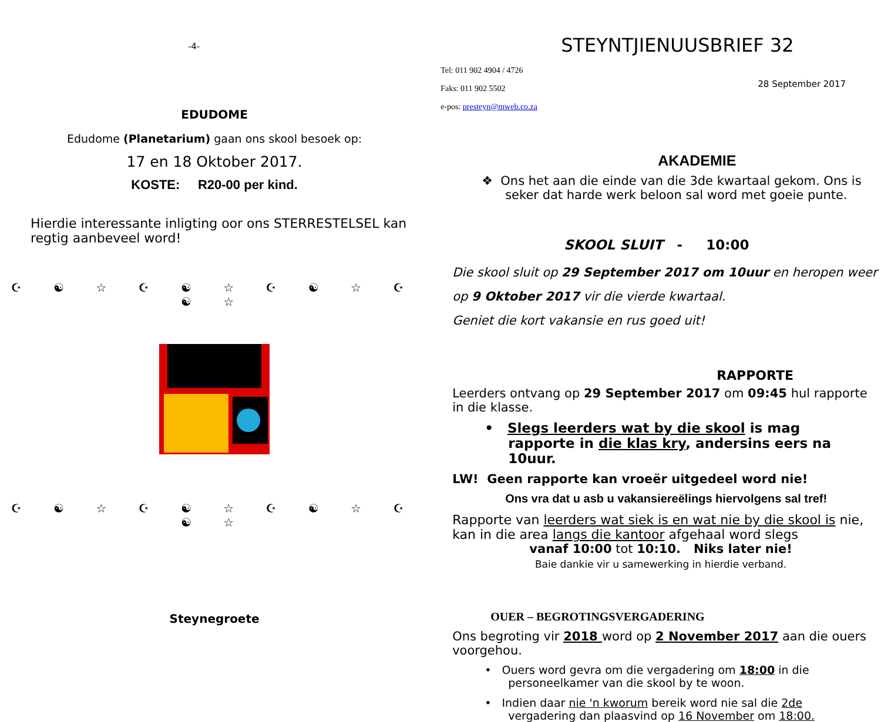-4-
EDUDOME
Edudome (Planetarium) gaan ons skool besoek op:
17 en 18 Oktober 2017.
KOSTE: R20-00 per kind.
Hierdie interessante inligting oor ons STERRESTELSEL kan regtig aanbeveel word!
☪ ☯ ☆ ☪ ☯ ☆ ☪ ☯ ☆ ☪ ☯ ☆
☪ ☯ ☆ ☪ ☯ ☆ ☪ ☯ ☆ ☪ ☯ ☆
Steynegroete
STEYNTJIENUUSBRIEF 32
Tel: 011 902 4904 / 4726
Faks: 011 902 5502
e-pos: presteyn@mweb.co.za
28 September 2017
AKADEMIE
❖ Ons het aan die einde van die 3de kwartaal gekom. Ons is seker dat harde werk beloon sal word met goeie punte.
SKOOL SLUIT - 10:00
Die skool sluit op 29 September 2017 om 10uur en heropen weer op 9 Oktober 2017 vir die vierde kwartaal.
Geniet die kort vakansie en rus goed uit!
RAPPORTE
Leerders ontvang op 29 September 2017 om 09:45 hul rapporte in die klasse.
• Slegs leerders wat by die skool is mag rapporte in die klas kry, andersins eers na 10uur.
LW! Geen rapporte kan vroeër uitgedeel word nie!
Ons vra dat u asb u vakansiereëlings hiervolgens sal tref!
Rapporte van leerders wat siek is en wat nie by die skool is nie, kan in die area langs die kantoor afgehaal word slegs
vanaf 10:00 tot 10:10. Niks later nie!
Baie dankie vir u samewerking in hierdie verband.
OUER – BEGROTINGSVERGADERING
Ons begroting vir 2018 word op 2 November 2017 aan die ouers voorgehou.
• Ouers word gevra om die vergadering om 18:00 in die personeelkamer van die skool by te woon.
• Indien daar nie 'n kworum bereik word nie sal die 2de vergadering dan plaasvind op 16 November om 18:00.